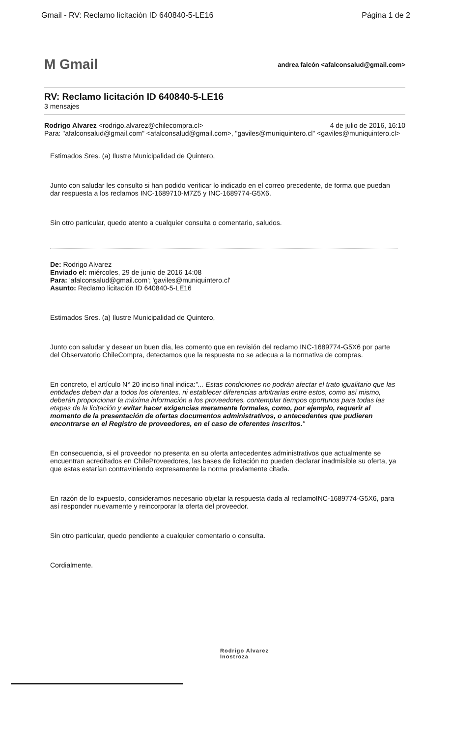Gmail - RV: Reclamo licitación ID 640840-5-LE16 Página 1 de 2
M Gmail andrea falcón <afalconsalud@gmail.com>
RV: Reclamo licitación ID 640840-5-LE16
3 mensajes
Rodrigo Alvarez <rodrigo.alvarez@chilecompra.cl> 4 de julio de 2016, 16:10
Para: "afalconsalud@gmail.com" <afalconsalud@gmail.com>, "gaviles@muniquintero.cl" <gaviles@muniquintero.cl>
Estimados Sres. (a) Ilustre Municipalidad de Quintero,
Junto con saludar les consulto si han podido verificar lo indicado en el correo precedente, de forma que puedan dar respuesta a los reclamos INC-1689710-M7Z5 y INC-1689774-G5X6.
Sin otro particular, quedo atento a cualquier consulta o comentario, saludos.
De: Rodrigo Alvarez
Enviado el: miércoles, 29 de junio de 2016 14:08
Para: 'afalconsalud@gmail.com'; 'gaviles@muniquintero.cl'
Asunto: Reclamo licitación ID 640840-5-LE16
Estimados Sres. (a) Ilustre Municipalidad de Quintero,
Junto con saludar y desear un buen día, les comento que en revisión del reclamo INC-1689774-G5X6 por parte del Observatorio ChileCompra, detectamos que la respuesta no se adecua a la normativa de compras.
En concreto, el artículo N° 20 inciso final indica:"... Estas condiciones no podrán afectar el trato igualitario que las entidades deben dar a todos los oferentes, ni establecer diferencias arbitrarias entre estos, como así mismo, deberán proporcionar la máxima información a los proveedores, contemplar tiempos oportunos para todas las etapas de la licitación y evitar hacer exigencias meramente formales, como, por ejemplo, requerir al momento de la presentación de ofertas documentos administrativos, o antecedentes que pudieren encontrarse en el Registro de proveedores, en el caso de oferentes inscritos."
En consecuencia, si el proveedor no presenta en su oferta antecedentes administrativos que actualmente se encuentran acreditados en ChileProveedores, las bases de licitación no pueden declarar inadmisible su oferta, ya que estas estarían contraviniendo expresamente la norma previamente citada.
En razón de lo expuesto, consideramos necesario objetar la respuesta dada al reclamoINC-1689774-G5X6, para así responder nuevamente y reincorporar la oferta del proveedor.
Sin otro particular, quedo pendiente a cualquier comentario o consulta.
Cordialmente.
Rodrigo Alvarez
Inostroza